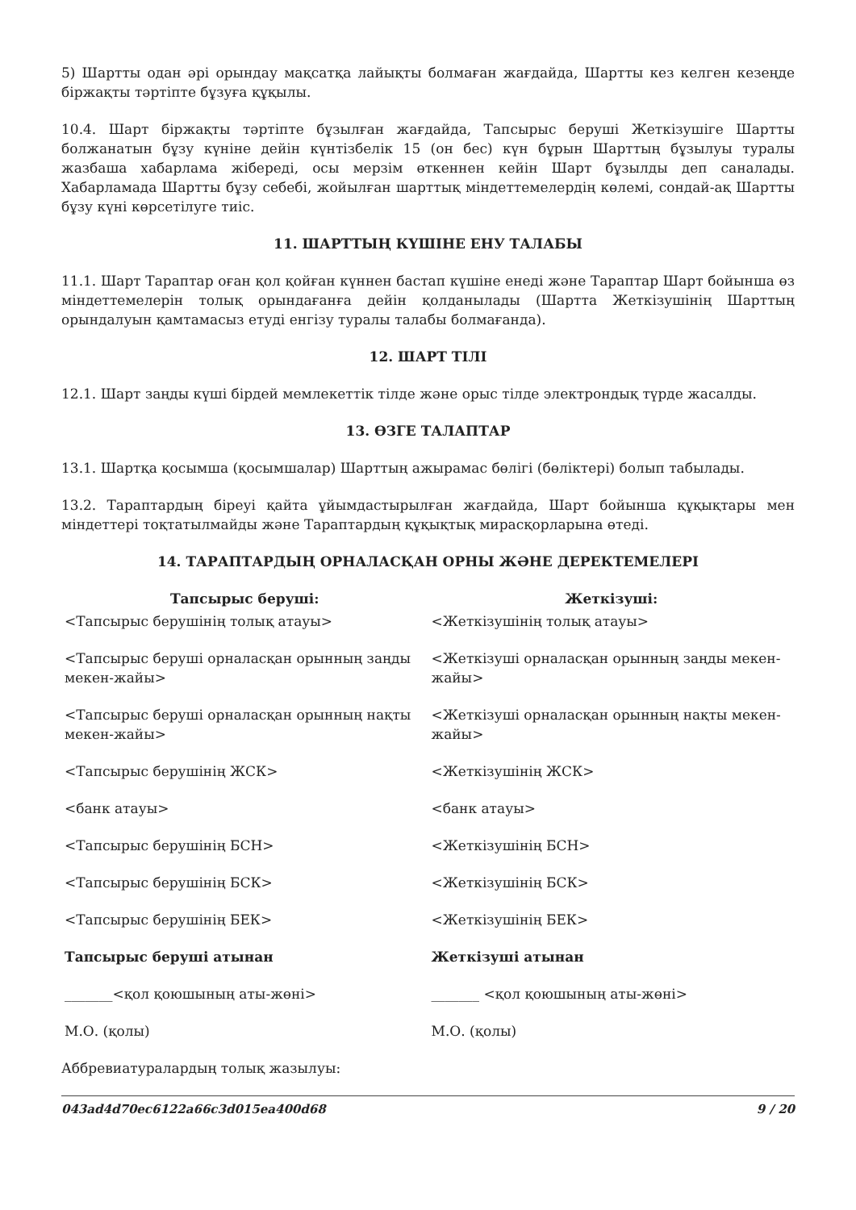5) Шартты одан әрі орындау мақсатқа лайықты болмаған жағдайда, Шартты кез келген кезеңде біржақты тәртіпте бұзуға құқылы.
10.4. Шарт біржақты тәртіпте бұзылған жағдайда, Тапсырыс беруші Жеткізушіге Шартты болжанатын бұзу күніне дейін күнтізбелік 15 (он бес) күн бұрын Шарттың бұзылуы туралы жазбаша хабарлама жібереді, осы мерзім өткеннен кейін Шарт бұзылды деп саналады. Хабарламада Шартты бұзу себебі, жойылған шарттық міндеттемелердің көлемі, сондай-ақ Шартты бұзу күні көрсетілуге тиіс.
11. ШАРТТЫҢ КҮШІНЕ ЕНУ ТАЛАБЫ
11.1. Шарт Тараптар оған қол қойған күннен бастап күшіне енеді және Тараптар Шарт бойынша өз міндеттемелерін толық орындағанға дейін қолданылады (Шартта Жеткізушінің Шарттың орындалуын қамтамасыз етуді енгізу туралы талабы болмағанда).
12. ШАРТ ТІЛІ
12.1. Шарт заңды күші бірдей мемлекеттік тілде және орыс тілде электрондық түрде жасалды.
13. ӨЗГЕ ТАЛАПТАР
13.1. Шартқа қосымша (қосымшалар) Шарттың ажырамас бөлігі (бөліктері) болып табылады.
13.2. Тараптардың біреуі қайта ұйымдастырылған жағдайда, Шарт бойынша құқықтары мен міндеттері тоқтатылмайды және Тараптардың құқықтық мирасқорларына өтеді.
14. ТАРАПТАРДЫҢ ОРНАЛАСҚАН ОРНЫ ЖӘНЕ ДЕРЕКТЕМЕЛЕРІ
| Тапсырыс беруші: | Жеткізуші: |
| --- | --- |
| <Тапсырыс берушінің толық атауы> | <Жеткізушінің толық атауы> |
| <Тапсырыс беруші орналасқан орынның заңды мекен-жайы> | <Жеткізуші орналасқан орынның заңды мекен-жайы> |
| <Тапсырыс беруші орналасқан орынның нақты мекен-жайы> | <Жеткізуші орналасқан орынның нақты мекен-жайы> |
| <Тапсырыс берушінің ЖСК> | <Жеткізушінің ЖСК> |
| <банк атауы> | <банк атауы> |
| <Тапсырыс берушінің БСН> | <Жеткізушінің БСН> |
| <Тапсырыс берушінің БСК> | <Жеткізушінің БСК> |
| <Тапсырыс берушінің БЕК> | <Жеткізушінің БЕК> |
| Тапсырыс беруші атынан | Жеткізуші атынан |
| _______<қол қоюшының аты-жөні> | _______ <қол қоюшының аты-жөні> |
| М.О. (қолы) | М.О. (қолы) |
Аббревиатуралардың толық жазылуы:
043ad4d70ec6122a66c3d015ea400d68 9 / 20